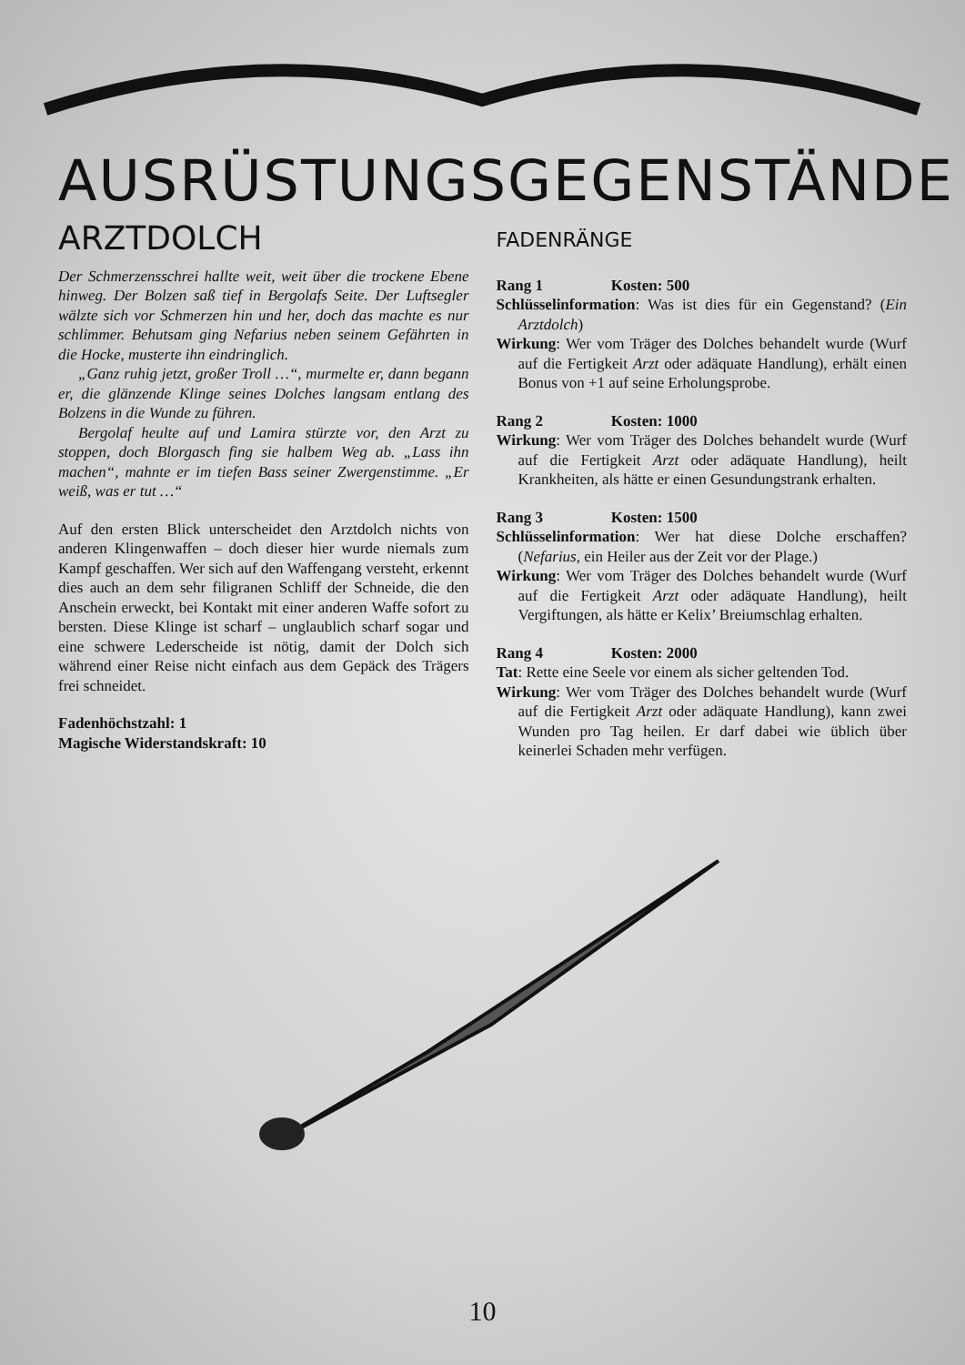AUSRÜSTUNGSGEGENSTÄNDE
ARZTDOLCH
Der Schmerzensschrei hallte weit, weit über die trockene Ebene hinweg. Der Bolzen saß tief in Bergolafs Seite. Der Luftsegler wälzte sich vor Schmerzen hin und her, doch das machte es nur schlimmer. Behutsam ging Nefarius neben seinem Gefährten in die Hocke, musterte ihn eindringlich.
„Ganz ruhig jetzt, großer Troll …“, murmelte er, dann begann er, die glänzende Klinge seines Dolches langsam entlang des Bolzens in die Wunde zu führen.
Bergolaf heulte auf und Lamira stürzte vor, den Arzt zu stoppen, doch Blorgasch fing sie halbem Weg ab. „Lass ihn machen“, mahnte er im tiefen Bass seiner Zwergenstimme. „Er weiß, was er tut …“
Auf den ersten Blick unterscheidet den Arztdolch nichts von anderen Klingenwaffen – doch dieser hier wurde niemals zum Kampf geschaffen. Wer sich auf den Waffengang versteht, erkennt dies auch an dem sehr filigranen Schliff der Schneide, die den Anschein erweckt, bei Kontakt mit einer anderen Waffe sofort zu bersten. Diese Klinge ist scharf – unglaublich scharf sogar und eine schwere Lederscheide ist nötig, damit der Dolch sich während einer Reise nicht einfach aus dem Gepäck des Trägers frei schneidet.
Fadenhöchstzahl: 1
Magische Widerstandskraft: 10
FADENRÄNGE
Rang 1 Kosten: 500
Schlüsselinformation: Was ist dies für ein Gegenstand? (Ein Arztdolch)
Wirkung: Wer vom Träger des Dolches behandelt wurde (Wurf auf die Fertigkeit Arzt oder adäquate Handlung), erhält einen Bonus von +1 auf seine Erholungsprobe.
Rang 2 Kosten: 1000
Wirkung: Wer vom Träger des Dolches behandelt wurde (Wurf auf die Fertigkeit Arzt oder adäquate Handlung), heilt Krankheiten, als hätte er einen Gesundungstrank erhalten.
Rang 3 Kosten: 1500
Schlüsselinformation: Wer hat diese Dolche erschaffen? (Nefarius, ein Heiler aus der Zeit vor der Plage.)
Wirkung: Wer vom Träger des Dolches behandelt wurde (Wurf auf die Fertigkeit Arzt oder adäquate Handlung), heilt Vergiftungen, als hätte er Kelix’ Breiumschlag erhalten.
Rang 4 Kosten: 2000
Tat: Rette eine Seele vor einem als sicher geltenden Tod.
Wirkung: Wer vom Träger des Dolches behandelt wurde (Wurf auf die Fertigkeit Arzt oder adäquate Handlung), kann zwei Wunden pro Tag heilen. Er darf dabei wie üblich über keinerlei Schaden mehr verfügen.
10